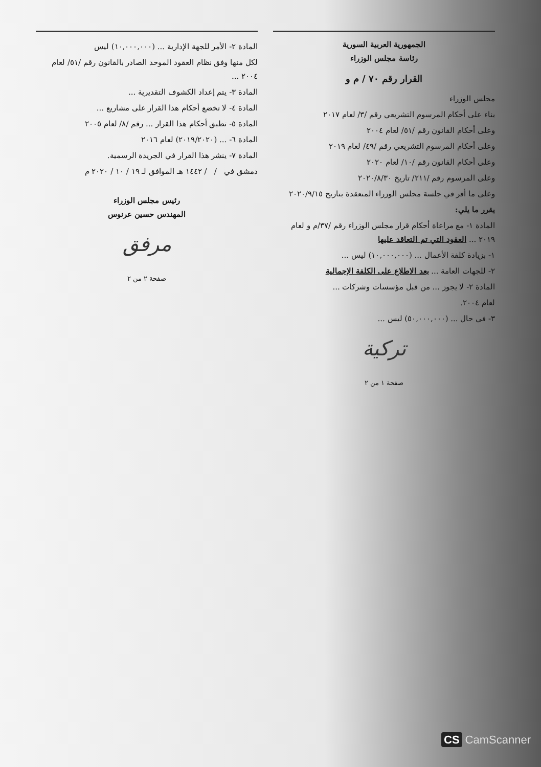الجمهورية العربية السورية
رئاسة مجلس الوزراء
القرار رقم ٧٠ / م و
مجلس الوزراء
بناء على أحكام المرسوم التشريعي رقم /٣/ لعام ٢٠١٧
وعلى أحكام القانون رقم /٥١/ لعام ٢٠٠٤
وعلى أحكام المرسوم التشريعي رقم /٤٩/ لعام ٢٠١٩
وعلى أحكام القانون رقم /١٠/ لعام ٢٠٢٠
وعلى المرسوم رقم /٢١١/ تاريخ ٢٠٢٠/٨/٣٠
وعلى ما أقر في جلسة مجلس الوزراء المنعقدة بتاريخ ٢٠٢٠/٩/١٥
يقرر ما يلي:
المادة ١- مع مراعاة أحكام قرار مجلس الوزراء رقم /٣٧/م و لعام ٢٠١٩ ... العقود التي تم التعاقد عليها
١- بزيادة كلفة الأعمال ... (١٠,٠٠٠,٠٠٠) ليس ...
٢- للجهات العامة ... بعد الاطلاع على الكلفة الإجمالية
المادة ٢- لا يجوز ... من قبل مؤسسات وشركات ...
لعام ٢٠٠٤.
٣- في حال ... (٥٠,٠٠٠,٠٠٠) ليس ...
تركية
صفحة ١ من ٢
المادة ٢- الأمر للجهة الإدارية ... (١٠,٠٠٠,٠٠٠) ليس
لكل منها وفق نظام العقود الموحد الصادر بالقانون رقم /٥١/ لعام ٢٠٠٤ ...
المادة ٣- يتم إعداد الكشوف التقديرية ...
المادة ٤- لا تخضع أحكام هذا القرار على مشاريع ...
المادة ٥- تطبق أحكام هذا القرار ... رقم /٨/ لعام ٢٠٠٥
المادة ٦- ... (٢٠١٩/٢٠٢٠) لعام ٢٠١٦
المادة ٧- ينشر هذا القرار في الجريدة الرسمية.
دمشق في / / ١٤٤٢ هـ الموافق لـ ١٩ / ١٠ / ٢٠٢٠ م
رئيس مجلس الوزراء
المهندس حسين عرنوس
مرفق
صفحة ٢ من ٢
CS CamScanner